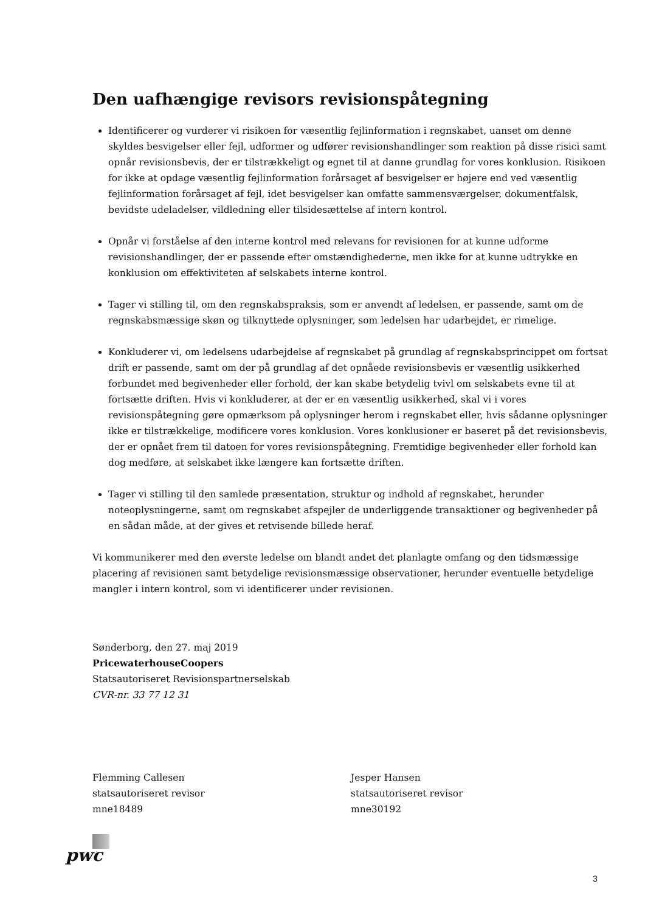Den uafhængige revisors revisionspåtegning
Identificerer og vurderer vi risikoen for væsentlig fejlinformation i regnskabet, uanset om denne skyldes besvigelser eller fejl, udformer og udfører revisionshandlinger som reaktion på disse risici samt opnår revisionsbevis, der er tilstrækkeligt og egnet til at danne grundlag for vores konklusion. Risikoen for ikke at opdage væsentlig fejlinformation forårsaget af besvigelser er højere end ved væsentlig fejlinformation forårsaget af fejl, idet besvigelser kan omfatte sammensværgelser, dokumentfalsk, bevidste udeladelser, vildledning eller tilsidesættelse af intern kontrol.
Opnår vi forståelse af den interne kontrol med relevans for revisionen for at kunne udforme revisionshandlinger, der er passende efter omstændighederne, men ikke for at kunne udtrykke en konklusion om effektiviteten af selskabets interne kontrol.
Tager vi stilling til, om den regnskabspraksis, som er anvendt af ledelsen, er passende, samt om de regnskabsmæssige skøn og tilknyttede oplysninger, som ledelsen har udarbejdet, er rimelige.
Konkluderer vi, om ledelsens udarbejdelse af regnskabet på grundlag af regnskabsprincippet om fortsat drift er passende, samt om der på grundlag af det opnåede revisionsbevis er væsentlig usikkerhed forbundet med begivenheder eller forhold, der kan skabe betydelig tvivl om selskabets evne til at fortsætte driften. Hvis vi konkluderer, at der er en væsentlig usikkerhed, skal vi i vores revisionspåtegning gøre opmærksom på oplysninger herom i regnskabet eller, hvis sådanne oplysninger ikke er tilstrækkelige, modificere vores konklusion. Vores konklusioner er baseret på det revisionsbevis, der er opnået frem til datoen for vores revisionspåtegning. Fremtidige begivenheder eller forhold kan dog medføre, at selskabet ikke længere kan fortsætte driften.
Tager vi stilling til den samlede præsentation, struktur og indhold af regnskabet, herunder noteoplysningerne, samt om regnskabet afspejler de underliggende transaktioner og begivenheder på en sådan måde, at der gives et retvisende billede heraf.
Vi kommunikerer med den øverste ledelse om blandt andet det planlagte omfang og den tidsmæssige placering af revisionen samt betydelige revisionsmæssige observationer, herunder eventuelle betydelige mangler i intern kontrol, som vi identificerer under revisionen.
Sønderborg, den 27. maj 2019
PricewaterhouseCoopers
Statsautoriseret Revisionspartnerselskab
CVR-nr. 33 77 12 31
Flemming Callesen
statsautoriseret revisor
mne18489
Jesper Hansen
statsautoriseret revisor
mne30192
pwc
3